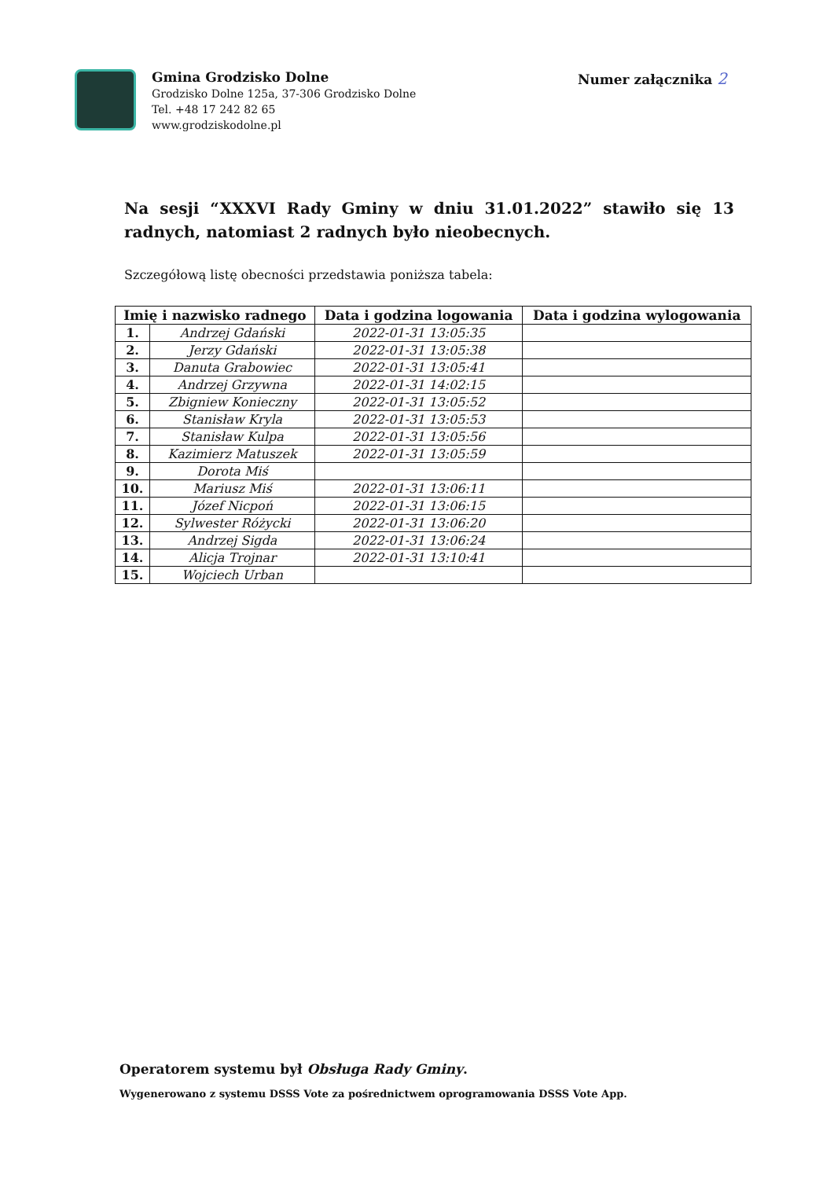Gmina Grodzisko Dolne
Grodzisko Dolne 125a, 37-306 Grodzisko Dolne
Tel. +48 17 242 82 65
www.grodziskodolne.pl
Numer załącznika 2
Na sesji “XXXVI Rady Gminy w dniu 31.01.2022” stawiło się 13 radnych, natomiast 2 radnych było nieobecnych.
Szczegółową listę obecności przedstawia poniższa tabela:
| Imię i nazwisko radnego | | Data i godzina logowania | Data i godzina wylogowania |
| --- | --- | --- | --- |
| 1. | Andrzej Gdański | 2022-01-31 13:05:35 | |
| 2. | Jerzy Gdański | 2022-01-31 13:05:38 | |
| 3. | Danuta Grabowiec | 2022-01-31 13:05:41 | |
| 4. | Andrzej Grzywna | 2022-01-31 14:02:15 | |
| 5. | Zbigniew Konieczny | 2022-01-31 13:05:52 | |
| 6. | Stanisław Kryla | 2022-01-31 13:05:53 | |
| 7. | Stanisław Kulpa | 2022-01-31 13:05:56 | |
| 8. | Kazimierz Matuszek | 2022-01-31 13:05:59 | |
| 9. | Dorota Miś | | |
| 10. | Mariusz Miś | 2022-01-31 13:06:11 | |
| 11. | Józef Nicpoń | 2022-01-31 13:06:15 | |
| 12. | Sylwester Różycki | 2022-01-31 13:06:20 | |
| 13. | Andrzej Sigda | 2022-01-31 13:06:24 | |
| 14. | Alicja Trojnar | 2022-01-31 13:10:41 | |
| 15. | Wojciech Urban | | |
Operatorem systemu był Obsługa Rady Gminy.
Wygenerowano z systemu DSSS Vote za pośrednictwem oprogramowania DSSS Vote App.